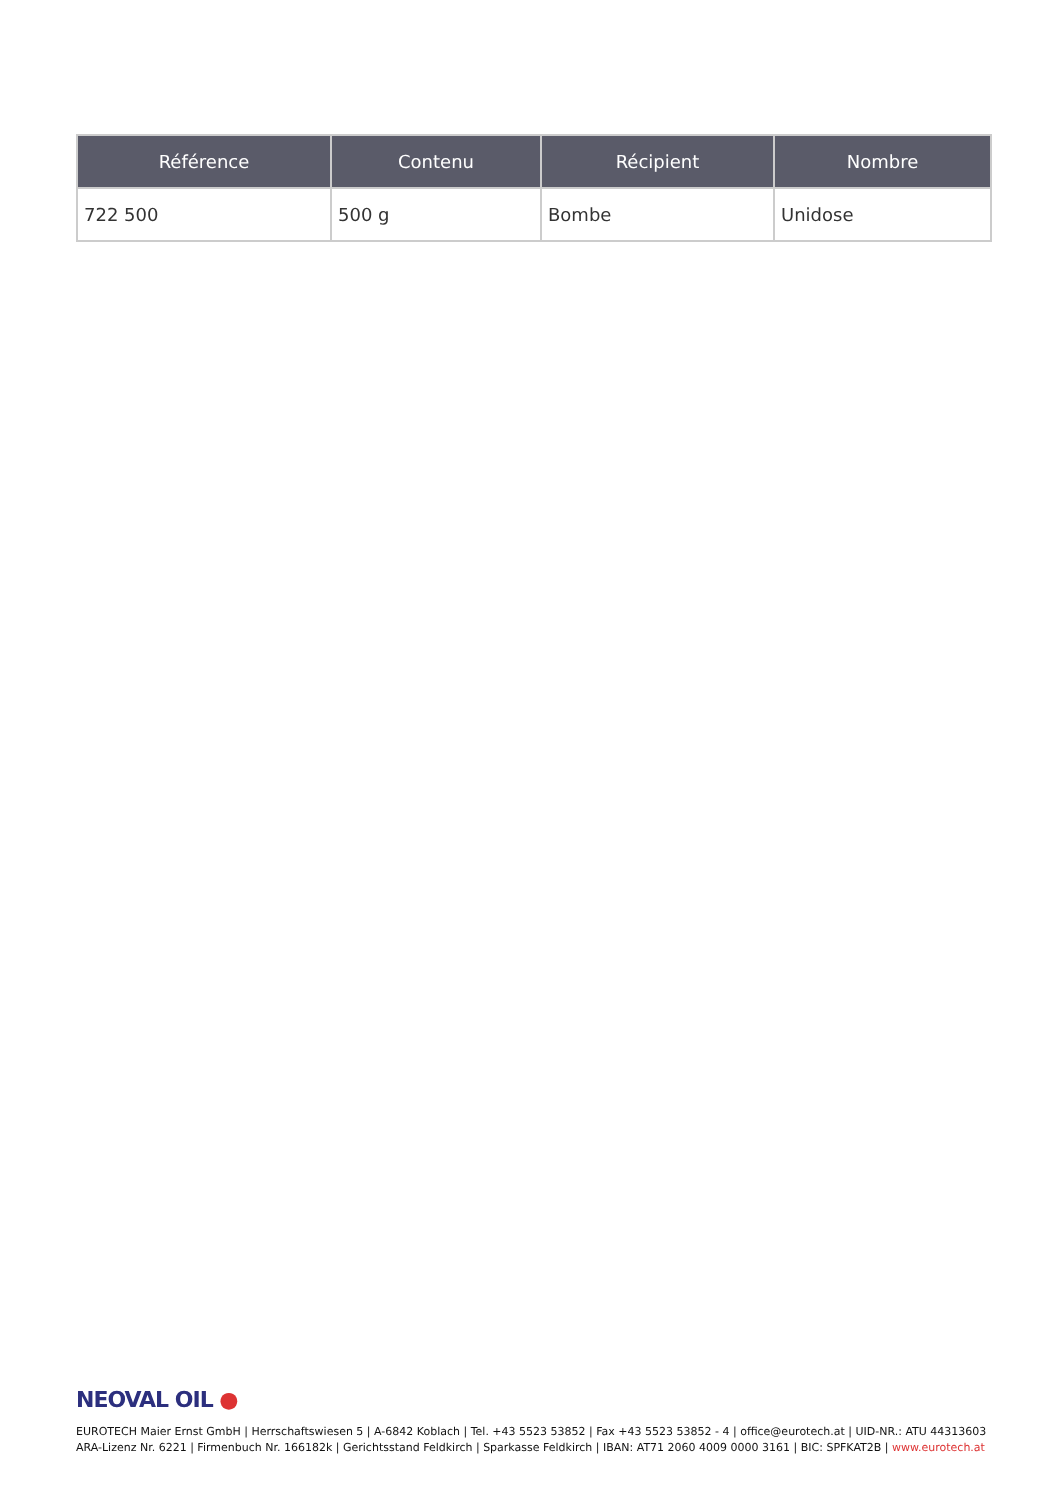| Référence | Contenu | Récipient | Nombre |
| --- | --- | --- | --- |
| 722 500 | 500 g | Bombe | Unidose |
NEOVAL OIL ●
EUROTECH Maier Ernst GmbH | Herrschaftswiesen 5 | A-6842 Koblach | Tel. +43 5523 53852 | Fax +43 5523 53852 - 4 | office@eurotech.at | UID-NR.: ATU 44313603
ARA-Lizenz Nr. 6221 | Firmenbuch Nr. 166182k | Gerichtsstand Feldkirch | Sparkasse Feldkirch | IBAN: AT71 2060 4009 0000 3161 | BIC: SPFKAT2B | www.eurotech.at